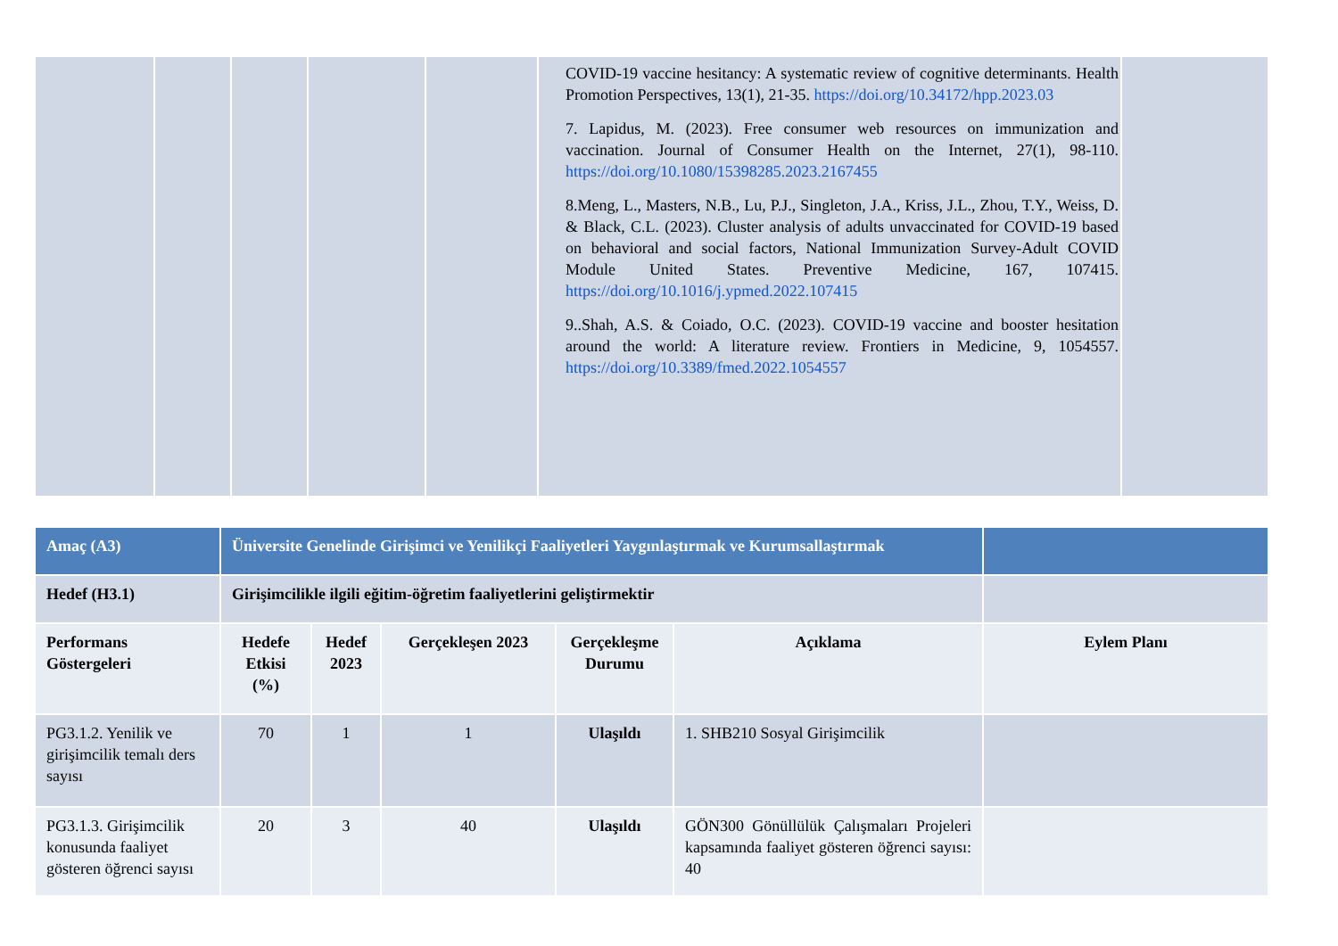| | | | | | COVID-19 vaccine hesitancy: A systematic review of cognitive determinants. Health Promotion Perspectives, 13(1), 21-35. https://doi.org/10.34172/hpp.2023.03 7. Lapidus, M. (2023). Free consumer web resources on immunization and vaccination. Journal of Consumer Health on the Internet, 27(1), 98-110. https://doi.org/10.1080/15398285.2023.2167455 8.Meng, L., Masters, N.B., Lu, P.J., Singleton, J.A., Kriss, J.L., Zhou, T.Y., Weiss, D. & Black, C.L. (2023). Cluster analysis of adults unvaccinated for COVID-19 based on behavioral and social factors, National Immunization Survey-Adult COVID Module United States. Preventive Medicine, 167, 107415. https://doi.org/10.1016/j.ypmed.2022.107415 9..Shah, A.S. & Coiado, O.C. (2023). COVID-19 vaccine and booster hesitation around the world: A literature review. Frontiers in Medicine, 9, 1054557. https://doi.org/10.3389/fmed.2022.1054557 | |
| Amaç (A3) | Üniversite Genelinde Girişimci ve Yenilikçi Faaliyetleri Yaygınlaştırmak ve Kurumsallaştırmak | | | | | |
| Hedef (H3.1) | Girişimcilikle ilgili eğitim-öğretim faaliyetlerini geliştirmektir | | | | | |
| Performans Göstergeleri | Hedefe Etkisi (%) | Hedef 2023 | Gerçekleşen 2023 | Gerçekleşme Durumu | Açıklama | Eylem Planı |
| PG3.1.2. Yenilik ve girişimcilik temalı ders sayısı | 70 | 1 | 1 | Ulaşıldı | 1. SHB210 Sosyal Girişimcilik | |
| PG3.1.3. Girişimcilik konusunda faaliyet gösteren öğrenci sayısı | 20 | 3 | 40 | Ulaşıldı | GÖN300 Gönüllülük Çalışmaları Projeleri kapsamında faaliyet gösteren öğrenci sayısı: 40 | |